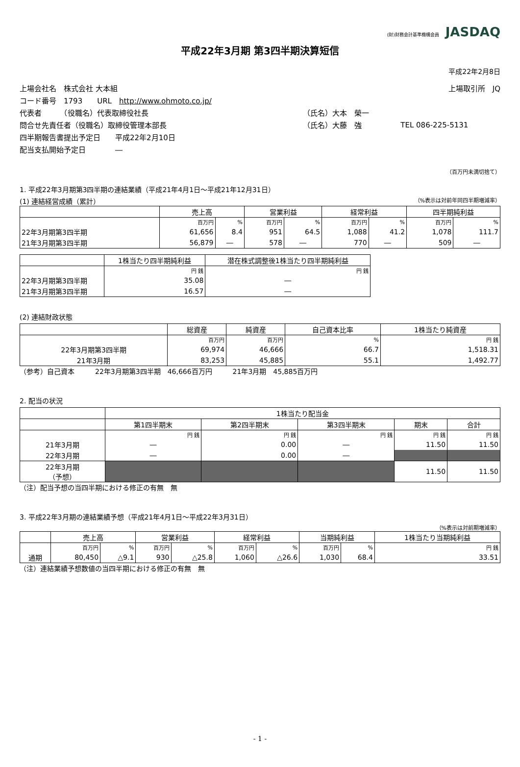(財)財務会計基準機構会員 JASDAQ
平成22年3月期 第3四半期決算短信
平成22年2月8日
| 上場会社名 株式会社 大本組 | | 上場取引所 JQ |
| コード番号 1793 URL http://www.ohmoto.co.jp/ | | |
| 代表者 （役職名）代表取締役社長 | （氏名）大本 榮一 | |
| 問合せ先責任者（役職名）取締役管理本部長 | （氏名）大藤 強 | TEL 086-225-5131 |
| 四半期報告書提出予定日 平成22年2月10日 | | |
| 配当支払開始予定日 ― | | |
（百万円未満切捨て）
1. 平成22年3月期第3四半期の連結業績（平成21年4月1日～平成21年12月31日）
(1) 連結経営成績（累計） （%表示は対前年同四半期増減率）
| | 売上高 | | 営業利益 | | 経常利益 | | 四半期純利益 | |
| --- | --- | --- | --- | --- | --- | --- | --- | --- |
| | 百万円 | % | 百万円 | % | 百万円 | % | 百万円 | % |
| 22年3月期第3四半期 | 61,656 | 8.4 | 951 | 64.5 | 1,088 | 41.2 | 1,078 | 111.7 |
| 21年3月期第3四半期 | 56,879 | ― | 578 | ― | 770 | ― | 509 | ― |
| | 1株当たり四半期純利益 | 潜在株式調整後1株当たり四半期純利益 |
| --- | --- | --- |
| | 円 銭 | 円 銭 |
| 22年3月期第3四半期 | 35.08 | ― |
| 21年3月期第3四半期 | 16.57 | ― |
(2) 連結財政状態
| | 総資産 | 純資産 | 自己資本比率 | 1株当たり純資産 |
| --- | --- | --- | --- | --- |
| | 百万円 | 百万円 | % | 円 銭 |
| 22年3月期第3四半期 | 69,974 | 46,666 | 66.7 | 1,518.31 |
| 21年3月期 | 83,253 | 45,885 | 55.1 | 1,492.77 |
（参考）自己資本　　　22年3月期第3四半期　46,666百万円　　　21年3月期　45,885百万円
2. 配当の状況
| | 1株当たり配当金 | | | | |
| --- | --- | --- | --- | --- | --- |
| | 第1四半期末 | 第2四半期末 | 第3四半期末 | 期末 | 合計 |
| | 円 銭 | 円 銭 | 円 銭 | 円 銭 | 円 銭 |
| 21年3月期 | ― | 0.00 | ― | 11.50 | 11.50 |
| 22年3月期 | ― | 0.00 | ― | | |
| 22年3月期 （予想） | | | | 11.50 | 11.50 |
（注）配当予想の当四半期における修正の有無　無
3. 平成22年3月期の連結業績予想（平成21年4月1日～平成22年3月31日）
（%表示は対前期増減率）
| | 売上高 | | 営業利益 | | 経常利益 | | 当期純利益 | | 1株当たり当期純利益 |
| --- | --- | --- | --- | --- | --- | --- | --- | --- | --- |
| | 百万円 | % | 百万円 | % | 百万円 | % | 百万円 | % | 円 銭 |
| 通期 | 80,450 | △9.1 | 930 | △25.8 | 1,060 | △26.6 | 1,030 | 68.4 | 33.51 |
（注）連結業績予想数値の当四半期における修正の有無　無
- 1 -